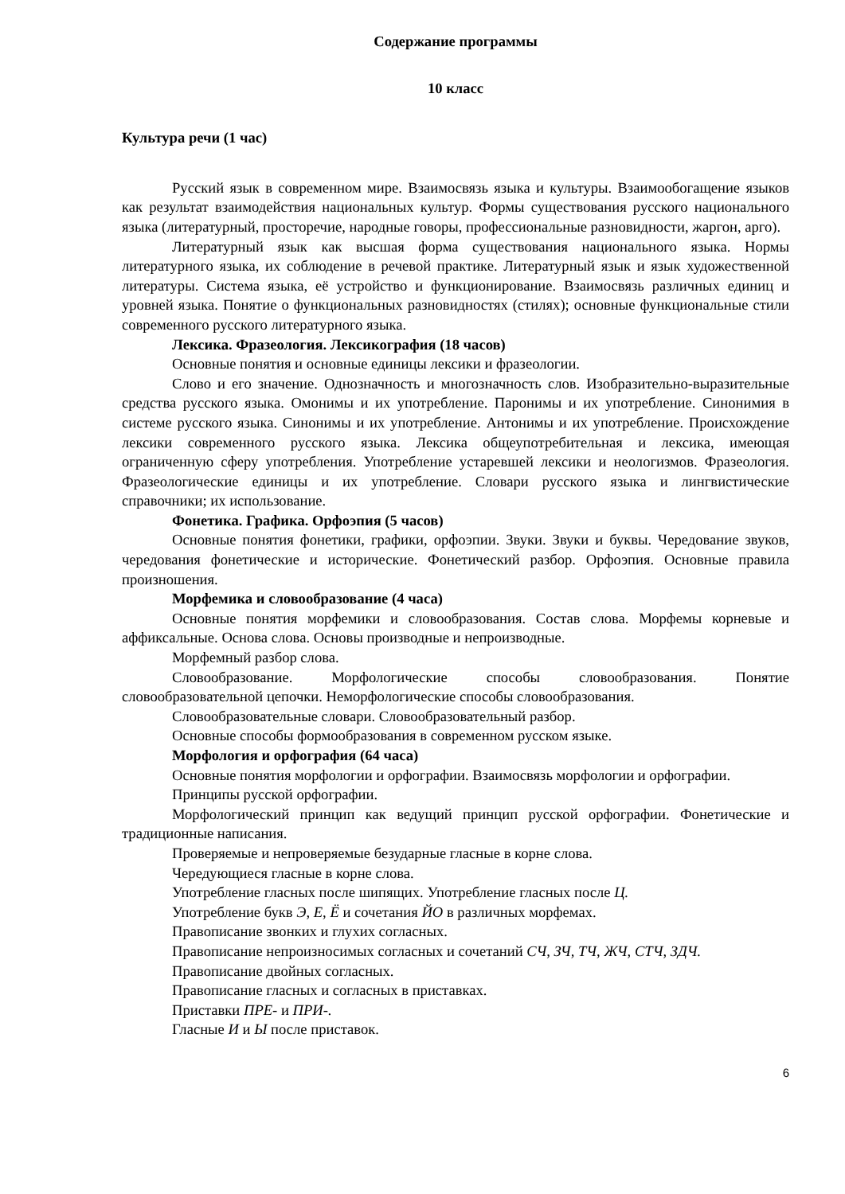Содержание программы
10 класс
Культура речи (1 час)
Русский язык в современном мире. Взаимосвязь языка и культуры. Взаимообогащение языков как результат взаимодействия национальных культур. Формы существования русского национального языка (литературный, просторечие, народные говоры, профессиональные разновидности, жаргон, арго).
Литературный язык как высшая форма существования национального языка. Нормы литературного языка, их соблюдение в речевой практике. Литературный язык и язык художественной литературы. Система языка, её устройство и функционирование. Взаимосвязь различных единиц и уровней языка. Понятие о функциональных разновидностях (стилях); основные функциональные стили современного русского литературного языка.
Лексика. Фразеология. Лексикография (18 часов)
Основные понятия и основные единицы лексики и фразеологии.
Слово и его значение. Однозначность и многозначность слов. Изобразительно-выразительные средства русского языка. Омонимы и их употребление. Паронимы и их употребление. Синонимия в системе русского языка. Синонимы и их употребление. Антонимы и их употребление. Происхождение лексики современного русского языка. Лексика общеупотребительная и лексика, имеющая ограниченную сферу употребления. Употребление устаревшей лексики и неологизмов. Фразеология. Фразеологические единицы и их употребление. Словари русского языка и лингвистические справочники; их использование.
Фонетика. Графика. Орфоэпия (5 часов)
Основные понятия фонетики, графики, орфоэпии. Звуки. Звуки и буквы. Чередование звуков, чередования фонетические и исторические. Фонетический разбор. Орфоэпия. Основные правила произношения.
Морфемика и словообразование (4 часа)
Основные понятия морфемики и словообразования. Состав слова. Морфемы корневые и аффиксальные. Основа слова. Основы производные и непроизводные.
Морфемный разбор слова.
Словообразование. Морфологические способы словообразования. Понятие словообразовательной цепочки. Неморфологические способы словообразования.
Словообразовательные словари. Словообразовательный разбор.
Основные способы формообразования в современном русском языке.
Морфология и орфография (64 часа)
Основные понятия морфологии и орфографии. Взаимосвязь морфологии и орфографии.
Принципы русской орфографии.
Морфологический принцип как ведущий принцип русской орфографии. Фонетические и традиционные написания.
Проверяемые и непроверяемые безударные гласные в корне слова.
Чередующиеся гласные в корне слова.
Употребление гласных после шипящих. Употребление гласных после Ц.
Употребление букв Э, Е, Ё и сочетания ЙО в различных морфемах.
Правописание звонких и глухих согласных.
Правописание непроизносимых согласных и сочетаний СЧ, ЗЧ, ТЧ, ЖЧ, СТЧ, ЗДЧ.
Правописание двойных согласных.
Правописание гласных и согласных в приставках.
Приставки ПРЕ- и ПРИ-.
Гласные И и Ы после приставок.
6